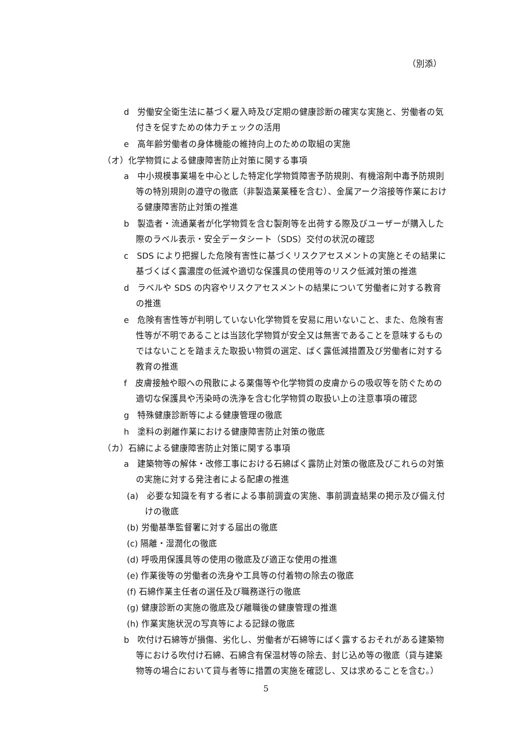（別添）
d　労働安全衛生法に基づく雇入時及び定期の健康診断の確実な実施と、労働者の気付きを促すための体力チェックの活用
e　高年齢労働者の身体機能の維持向上のための取組の実施
（オ）化学物質による健康障害防止対策に関する事項
a　中小規模事業場を中心とした特定化学物質障害予防規則、有機溶剤中毒予防規則等の特別規則の遵守の徹底（非製造業業種を含む）、金属アーク溶接等作業における健康障害防止対策の推進
b　製造者・流通業者が化学物質を含む製剤等を出荷する際及びユーザーが購入した際のラベル表示・安全データシート（SDS）交付の状況の確認
c　SDS により把握した危険有害性に基づくリスクアセスメントの実施とその結果に基づくばく露濃度の低減や適切な保護具の使用等のリスク低減対策の推進
d　ラベルや SDS の内容やリスクアセスメントの結果について労働者に対する教育の推進
e　危険有害性等が判明していない化学物質を安易に用いないこと、また、危険有害性等が不明であることは当該化学物質が安全又は無害であることを意味するものではないことを踏まえた取扱い物質の選定、ばく露低減措置及び労働者に対する教育の推進
f　皮膚接触や眼への飛散による薬傷等や化学物質の皮膚からの吸収等を防ぐための適切な保護具や汚染時の洗浄を含む化学物質の取扱い上の注意事項の確認
g　特殊健康診断等による健康管理の徹底
h　塗料の剥離作業における健康障害防止対策の徹底
（カ）石綿による健康障害防止対策に関する事項
a　建築物等の解体・改修工事における石綿ばく露防止対策の徹底及びこれらの対策の実施に対する発注者による配慮の推進
(a)　必要な知識を有する者による事前調査の実施、事前調査結果の掲示及び備え付けの徹底
(b) 労働基準監督署に対する届出の徹底
(c) 隔離・湿潤化の徹底
(d) 呼吸用保護具等の使用の徹底及び適正な使用の推進
(e) 作業後等の労働者の洗身や工具等の付着物の除去の徹底
(f) 石綿作業主任者の選任及び職務遂行の徹底
(g) 健康診断の実施の徹底及び離職後の健康管理の推進
(h) 作業実施状況の写真等による記録の徹底
b　吹付け石綿等が損傷、劣化し、労働者が石綿等にばく露するおそれがある建築物等における吹付け石綿、石綿含有保温材等の除去、封じ込め等の徹底（貸与建築物等の場合において貸与者等に措置の実施を確認し、又は求めることを含む。）
5